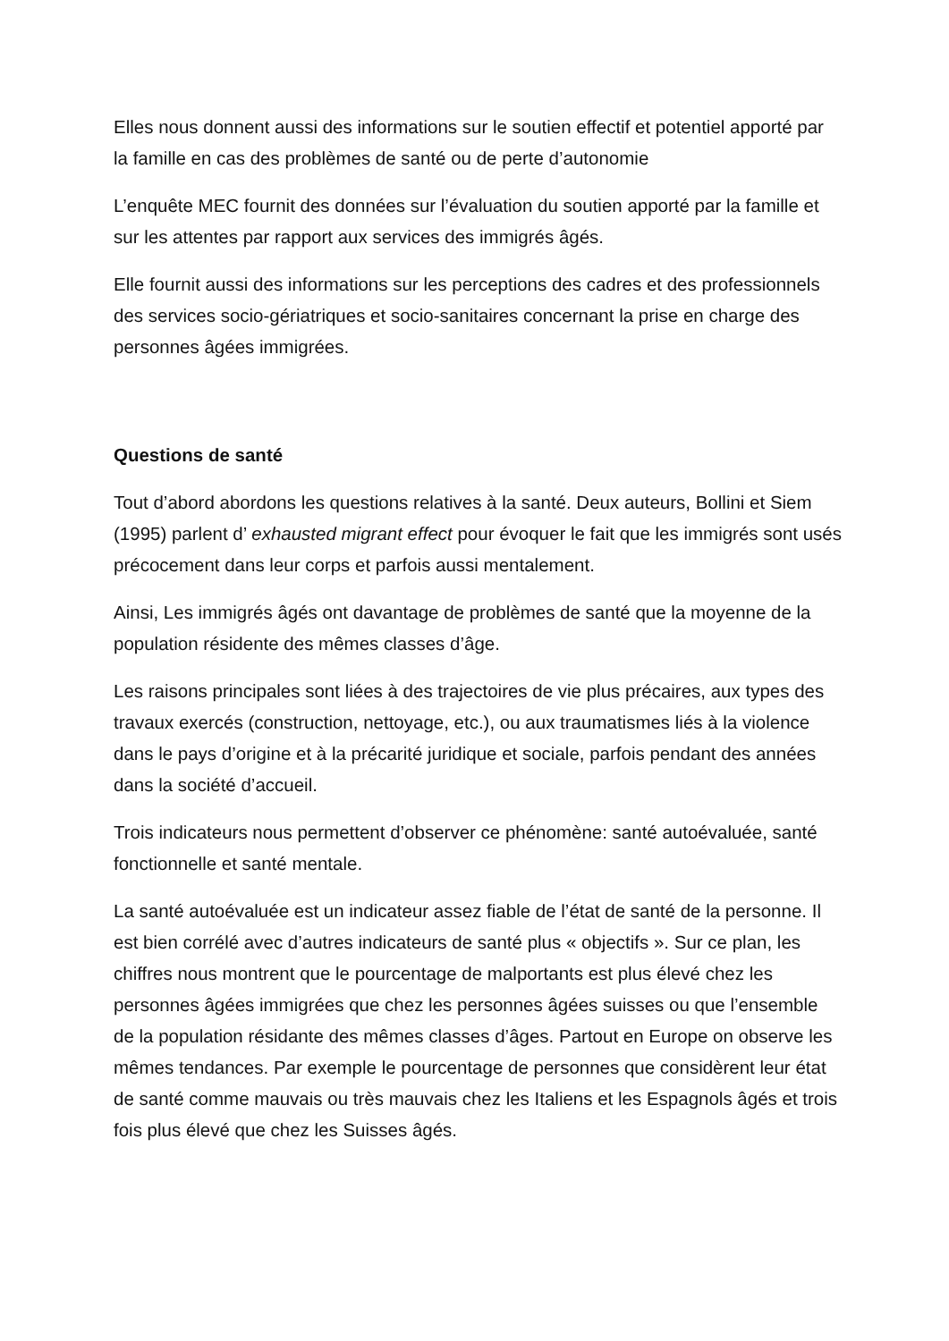Elles nous donnent aussi des informations sur le soutien effectif et potentiel apporté par la famille en cas des problèmes de santé ou de perte d’autonomie
L’enquête MEC fournit des données sur l’évaluation du soutien apporté par la famille et sur les attentes par rapport aux services des immigrés âgés.
Elle fournit aussi des informations sur les perceptions des cadres et des professionnels des services socio-gériatriques et socio-sanitaires concernant la prise en charge des personnes âgées immigrées.
Questions de santé
Tout d’abord abordons les questions relatives à la santé. Deux auteurs, Bollini et Siem (1995) parlent d’ exhausted migrant effect pour évoquer le fait que les immigrés sont usés précocement dans leur corps et parfois aussi mentalement.
Ainsi, Les immigrés âgés ont davantage de problèmes de santé que la moyenne de la population résidente des mêmes classes d’âge.
Les raisons principales sont liées à des trajectoires de vie plus précaires, aux types des travaux exercés (construction, nettoyage, etc.), ou aux traumatismes liés à la violence dans le pays d’origine et à la précarité juridique et sociale, parfois pendant des années dans la société d’accueil.
Trois indicateurs nous permettent d’observer ce phénomène: santé autoévaluée, santé fonctionnelle et santé mentale.
La santé autoévaluée est un indicateur assez fiable de l’état de santé de la personne. Il est bien corrélé avec d’autres indicateurs de santé plus « objectifs ». Sur ce plan, les chiffres nous montrent que le pourcentage de malportants est plus élevé chez les personnes âgées immigrées que chez les personnes âgées suisses ou que l’ensemble de la population résidante des mêmes classes d’âges. Partout en Europe on observe les mêmes tendances. Par exemple le pourcentage de personnes que considèrent leur état de santé comme mauvais ou très mauvais chez les Italiens et les Espagnols âgés et trois fois plus élevé que chez les Suisses âgés.